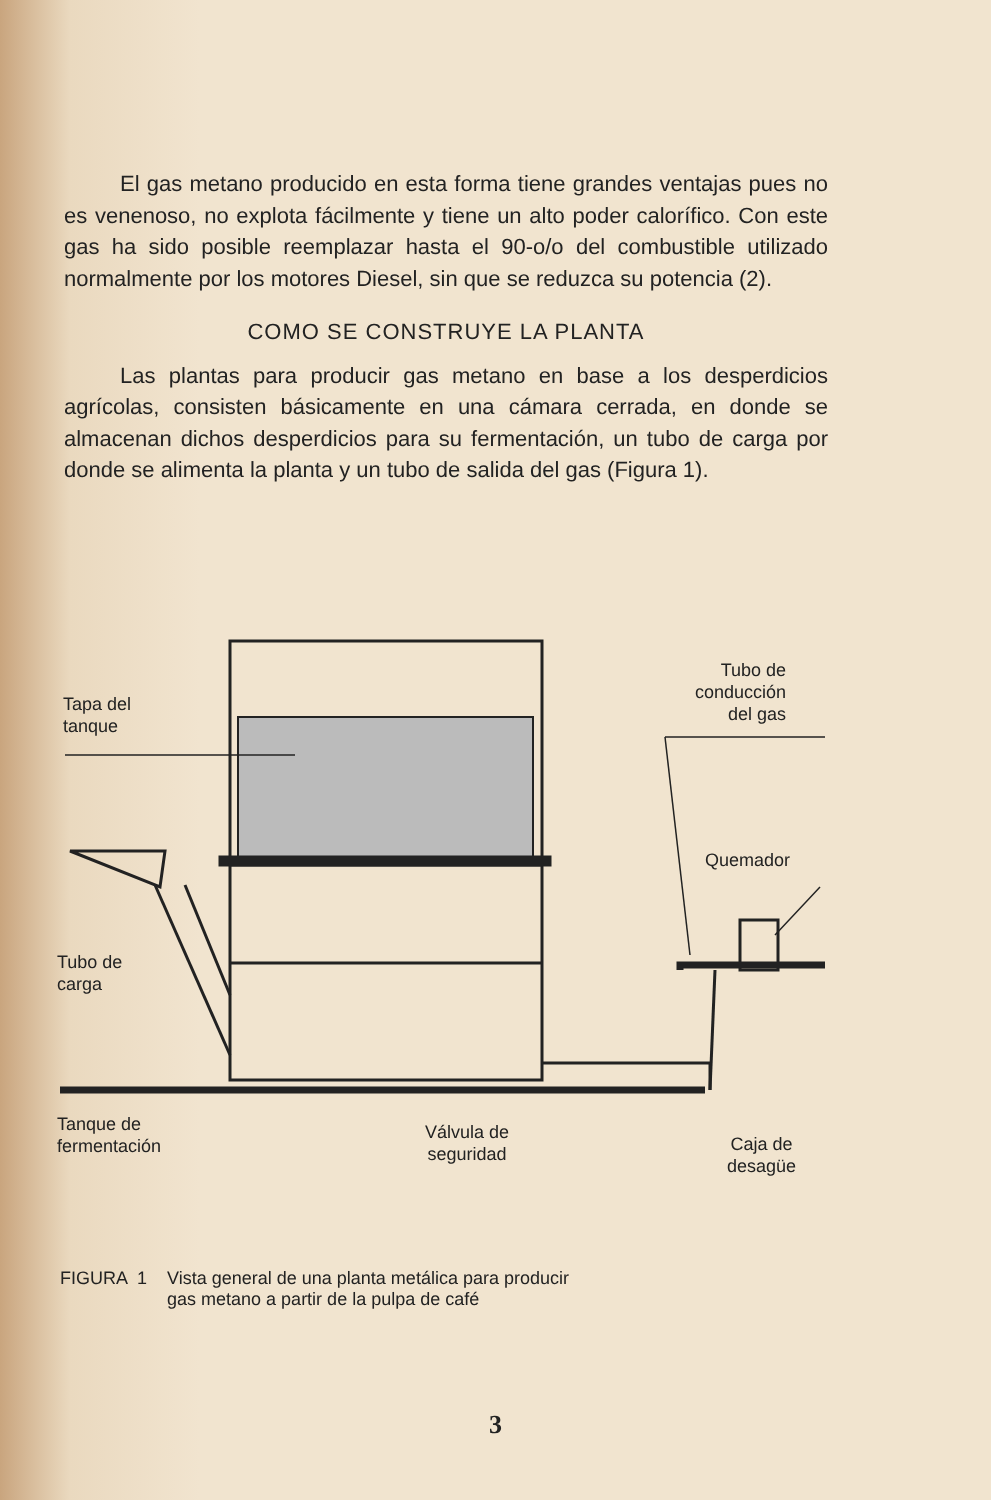El gas metano producido en esta forma tiene grandes ventajas pues no es venenoso, no explota fácilmente y tiene un alto poder calorífico. Con este gas ha sido posible reemplazar hasta el 90-o/o del combustible utilizado normalmente por los motores Diesel, sin que se reduzca su potencia (2).
COMO SE CONSTRUYE LA PLANTA
Las plantas para producir gas metano en base a los desperdicios agrícolas, consisten básicamente en una cámara cerrada, en donde se almacenan dichos desperdicios para su fermentación, un tubo de carga por donde se alimenta la planta y un tubo de salida del gas (Figura 1).
Tapa del
tanque
Tubo de
conducción
del gas
Quemador
Tubo de
carga
Tanque de
fermentación
Válvula de
seguridad
Caja de
desagüe
FIGURA 1 Vista general de una planta metálica para producir
gas metano a partir de la pulpa de café
3